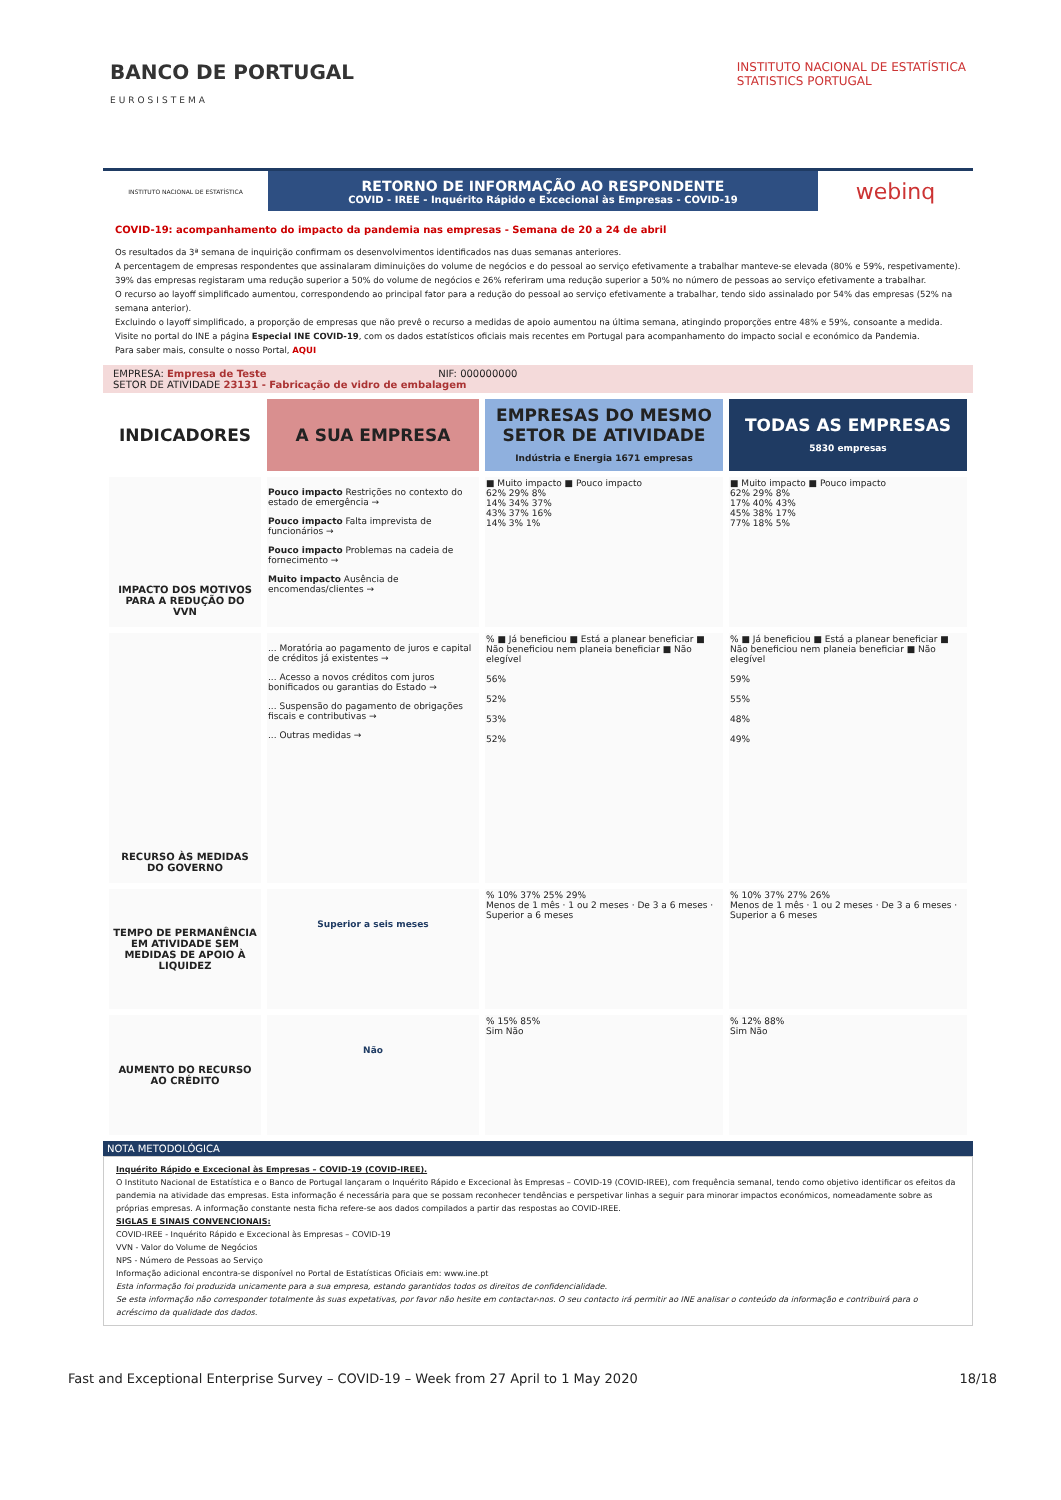BANCO DE PORTUGAL
EUROSISTEMA
INSTITUTO NACIONAL DE ESTATÍSTICA
STATISTICS PORTUGAL
INSTITUTO NACIONAL DE ESTATÍSTICA
RETORNO DE INFORMAÇÃO AO RESPONDENTE
COVID - IREE - Inquérito Rápido e Excecional às Empresas - COVID-19
webinq
COVID-19: acompanhamento do impacto da pandemia nas empresas - Semana de 20 a 24 de abril
Os resultados da 3ª semana de inquirição confirmam os desenvolvimentos identificados nas duas semanas anteriores.
A percentagem de empresas respondentes que assinalaram diminuições do volume de negócios e do pessoal ao serviço efetivamente a trabalhar manteve-se elevada (80% e 59%, respetivamente). 39% das empresas registaram uma redução superior a 50% do volume de negócios e 26% referiram uma redução superior a 50% no número de pessoas ao serviço efetivamente a trabalhar.
O recurso ao layoff simplificado aumentou, correspondendo ao principal fator para a redução do pessoal ao serviço efetivamente a trabalhar, tendo sido assinalado por 54% das empresas (52% na semana anterior).
Excluindo o layoff simplificado, a proporção de empresas que não prevê o recurso a medidas de apoio aumentou na última semana, atingindo proporções entre 48% e 59%, consoante a medida.
Visite no portal do INE a página Especial INE COVID-19, com os dados estatísticos oficiais mais recentes em Portugal para acompanhamento do impacto social e económico da Pandemia.
Para saber mais, consulte o nosso Portal, AQUI
EMPRESA: Empresa de Teste NIF: 000000000
SETOR DE ATIVIDADE 23131 - Fabricação de vidro de embalagem
| INDICADORES | A SUA EMPRESA | EMPRESAS DO MESMO SETOR DE ATIVIDADE Indústria e Energia 1671 empresas | TODAS AS EMPRESAS 5830 empresas |
| --- | --- | --- | --- |
| IMPACTO DOS MOTIVOS PARA A REDUÇÃO DO VVN | Pouco impacto Restrições no contexto do estado de emergência → Pouco impacto Falta imprevista de funcionários → Pouco impacto Problemas na cadeia de fornecimento → Muito impacto Ausência de encomendas/clientes → | ■ Muito impacto ■ Pouco impacto 62% 29% 8% 14% 34% 37% 43% 37% 16% 14% 3% 1% | ■ Muito impacto ■ Pouco impacto 62% 29% 8% 17% 40% 43% 45% 38% 17% 77% 18% 5% |
| RECURSO ÀS MEDIDAS DO GOVERNO | ... Moratória ao pagamento de juros e capital de créditos já existentes → ... Acesso a novos créditos com juros bonificados ou garantias do Estado → ... Suspensão do pagamento de obrigações fiscais e contributivas → ... Outras medidas → | % ■ Já beneficiou ■ Está a planear beneficiar ■ Não beneficiou nem planeia beneficiar ■ Não elegível 56% 52% 53% 52% | % ■ Já beneficiou ■ Está a planear beneficiar ■ Não beneficiou nem planeia beneficiar ■ Não elegível 59% 55% 48% 49% |
| TEMPO DE PERMANÊNCIA EM ATIVIDADE SEM MEDIDAS DE APOIO À LIQUIDEZ | Superior a seis meses | % 10% 37% 25% 29% Menos de 1 mês · 1 ou 2 meses · De 3 a 6 meses · Superior a 6 meses | % 10% 37% 27% 26% Menos de 1 mês · 1 ou 2 meses · De 3 a 6 meses · Superior a 6 meses |
| AUMENTO DO RECURSO AO CRÉDITO | Não | % 15% 85% Sim Não | % 12% 88% Sim Não |
NOTA METODOLÓGICA
Inquérito Rápido e Excecional às Empresas – COVID-19 (COVID-IREE).
O Instituto Nacional de Estatística e o Banco de Portugal lançaram o Inquérito Rápido e Excecional às Empresas – COVID-19 (COVID-IREE), com frequência semanal, tendo como objetivo identificar os efeitos da pandemia na atividade das empresas. Esta informação é necessária para que se possam reconhecer tendências e perspetivar linhas a seguir para minorar impactos económicos, nomeadamente sobre as próprias empresas. A informação constante nesta ficha refere-se aos dados compilados a partir das respostas ao COVID-IREE.
SIGLAS E SINAIS CONVENCIONAIS:
COVID-IREE - Inquérito Rápido e Excecional às Empresas – COVID-19
VVN - Valor do Volume de Negócios
NPS - Número de Pessoas ao Serviço
Informação adicional encontra-se disponível no Portal de Estatísticas Oficiais em: www.ine.pt
Esta informação foi produzida unicamente para a sua empresa, estando garantidos todos os direitos de confidencialidade.
Se esta informação não corresponder totalmente às suas expetativas, por favor não hesite em contactar-nos. O seu contacto irá permitir ao INE analisar o conteúdo da informação e contribuirá para o acréscimo da qualidade dos dados.
Fast and Exceptional Enterprise Survey – COVID-19 – Week from 27 April to 1 May 2020 18/18